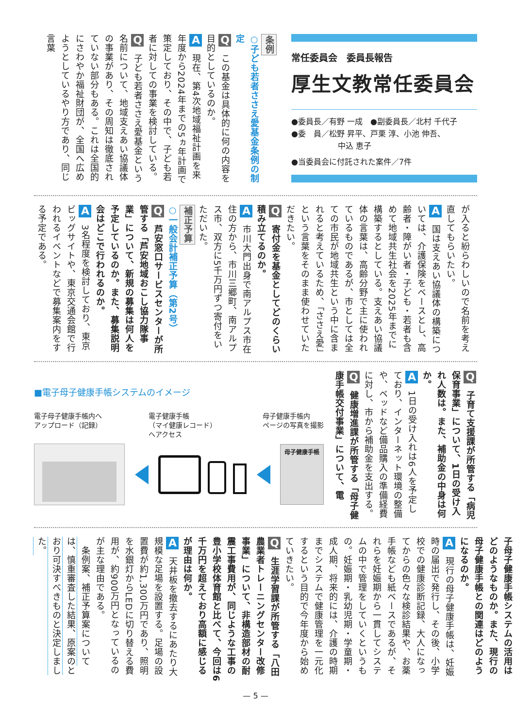常任委員会　委員長報告
厚生文教常任委員会
●委員長／有野 一成　●副委員長／北村 千代子
●委　員／松野 昇平、戸栗 淳、小池 伸吾、
　　　　　　中込 恵子
●当委員会に付託された案件／7件
条例
○子ども若者ささえ愛基金条例の制定
Q この基金は具体的に何の内容を目的としているのか。
A 現在、第4次地域福祉計画を来年度から2024年までの5ヵ年計画で策定しており、その中で、子ども若者に対しての事業を検討している。
Q 子ども若者ささえ愛基金という名前について、地域支えあい協議体の事業があり、その周知は徹底されていない部分もある。これは全国的にさわやか福祉財団が、全国へ広めようとしているやり方であり、同じ言葉
が入ると紛らわしいので名前を考え直してもらいたい。
A 国は支えあい協議体の構築については、介護保険をベースとし、高齢者・障がい者・子ども・若者も含めて地域共生社会を2025年までに構築するとしている。支えあい協議体の言葉は、高齢分野で主に使われているものであるが、市としては全ての市民が地域共生という中に含まれると考えているため、「ささえ愛」という言葉をそのまま使わせていただきたい。
Q 寄付金を基金としてどのくらい積み立てるのか。
A 市川大門出身で南アルプス市在住の方から、市川三郷町、南アルプス市、双方に5千万円ずつ寄付をいただいた。
補正予算
○一般会計補正予算（第2号）
Q 芦安窓口サービスセンターが所管する「芦安地域おこし協力隊事業」について、新規の募集は何人を予定しているのか。また、募集説明会はどこで行われるのか。
A 3名程度を検討しており、東京ビッグサイトや、東京交通会館で行われるイベントなどで募集案内をする予定である。
Q 子育て支援課が所管する「病児保育事業」について、1日の受け入れ人数は。また、補助金の中身は何か。
A 1日の受け入れは6人を予定しており、インターネット環境の整備や、ベッドなど備品購入の準備経費に対し、市から補助金を支出する。
Q 健康増進課が所管する「母子健康手帳交付事業」について、電
■電子母子健康手帳システムのイメージ
電子母子健康手帳内へ
アップロード（記録）
電子健康手帳
（マイ健康レコード）
へアクセス
母子健康手帳内
ページの写真を撮影
母子健康手帳
子母子健康手帳システムの活用はどのようなものか。また、現行の母子健康手帳との関連はどのようになるのか。
A 現行の母子健康手帳は、妊娠時の届出で発行し、その後、小学校での健康診断記録、大人になってからの色々な検診結果や、お薬手帳なども紙ベースであるが、それらを妊娠期から一貫してシステムの中で管理をしていくというもの。妊娠期・乳幼児期・学童期・成人期、将来的には、介護の時期までシステムで健康管理を一元化するという目的で今年度から始めていきたい。
Q 生涯学習課が所管する「八田農業者トレーニングセンター改修事業」について、非構造部材の耐震工事費用が、同じような工事の豊小学校体育館と比べて、今回は6千万円を超えており高額に感じるが理由は何か。
A 天井板を撤去するにあたり大規模な足場を設置する。足場の設置費が約1,300万円であり、照明を水銀灯からLEDに切り替える費用が、約900万円となっているのが主な理由である。
　条例案、補正予算案については、慎重審査した結果、原案のとおり可決すべきものと決定しました。
— 5 —